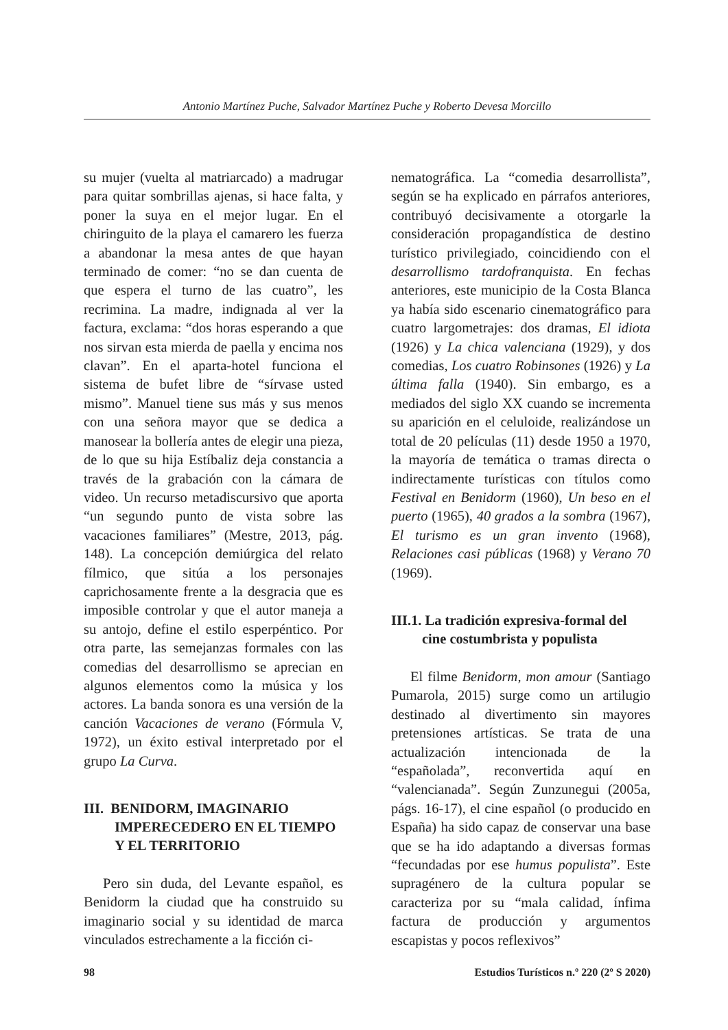Antonio Martínez Puche, Salvador Martínez Puche y Roberto Devesa Morcillo
su mujer (vuelta al matriarcado) a madrugar para quitar sombrillas ajenas, si hace falta, y poner la suya en el mejor lugar. En el chiringuito de la playa el camarero les fuerza a abandonar la mesa antes de que hayan terminado de comer: “no se dan cuenta de que espera el turno de las cuatro”, les recrimina. La madre, indignada al ver la factura, exclama: “dos horas esperando a que nos sirvan esta mierda de paella y encima nos clavan”. En el aparta-hotel funciona el sistema de bufet libre de “sírvase usted mismo”. Manuel tiene sus más y sus menos con una señora mayor que se dedica a manosear la bollería antes de elegir una pieza, de lo que su hija Estíbaliz deja constancia a través de la grabación con la cámara de video. Un recurso metadiscursivo que aporta “un segundo punto de vista sobre las vacaciones familiares” (Mestre, 2013, pág. 148). La concepción demiúrgica del relato fílmico, que sitúa a los personajes caprichosamente frente a la desgracia que es imposible controlar y que el autor maneja a su antojo, define el estilo esperpéntico. Por otra parte, las semejanzas formales con las comedias del desarrollismo se aprecian en algunos elementos como la música y los actores. La banda sonora es una versión de la canción Vacaciones de verano (Fórmula V, 1972), un éxito estival interpretado por el grupo La Curva.
III. BENIDORM, IMAGINARIO IMPERECEDERO EN EL TIEMPO Y EL TERRITORIO
Pero sin duda, del Levante español, es Benidorm la ciudad que ha construido su imaginario social y su identidad de marca vinculados estrechamente a la ficción ci-
nematográfica. La “comedia desarrollista”, según se ha explicado en párrafos anteriores, contribuyó decisivamente a otorgarle la consideración propagandística de destino turístico privilegiado, coincidiendo con el desarrollismo tardofranquista. En fechas anteriores, este municipio de la Costa Blanca ya había sido escenario cinematográfico para cuatro largometrajes: dos dramas, El idiota (1926) y La chica valenciana (1929), y dos comedias, Los cuatro Robinsones (1926) y La última falla (1940). Sin embargo, es a mediados del siglo XX cuando se incrementa su aparición en el celuloide, realizándose un total de 20 películas (11) desde 1950 a 1970, la mayoría de temática o tramas directa o indirectamente turísticas con títulos como Festival en Benidorm (1960), Un beso en el puerto (1965), 40 grados a la sombra (1967), El turismo es un gran invento (1968), Relaciones casi públicas (1968) y Verano 70 (1969).
III.1. La tradición expresiva-formal del cine costumbrista y populista
El filme Benidorm, mon amour (Santiago Pumarola, 2015) surge como un artilugio destinado al divertimento sin mayores pretensiones artísticas. Se trata de una actualización intencionada de la “españolada”, reconvertida aquí en “valencianada”. Según Zunzunegui (2005a, págs. 16-17), el cine español (o producido en España) ha sido capaz de conservar una base que se ha ido adaptando a diversas formas “fecundadas por ese humus populista”. Este supragénero de la cultura popular se caracteriza por su “mala calidad, ínfima factura de producción y argumentos escapistas y pocos reflexivos”
98 Estudios Turísticos n.º 220 (2º S 2020)